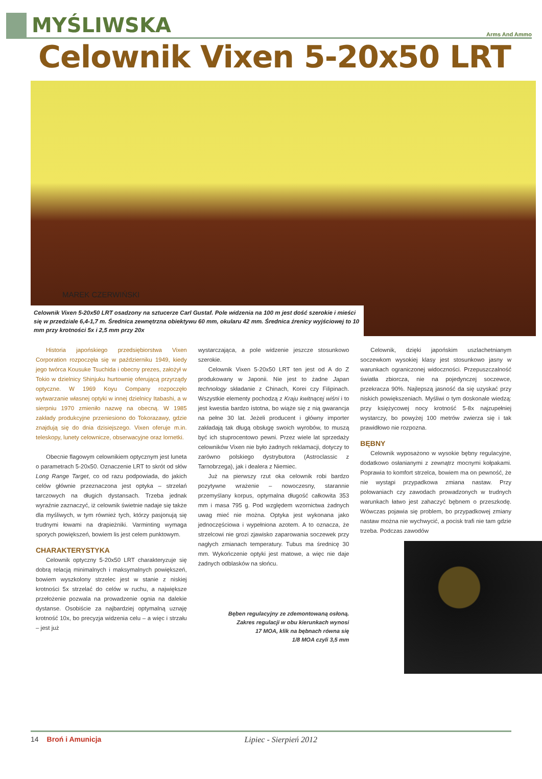MYŚLIWSKA
Arms And Ammo
Celownik Vixen 5-20x50 LRT
MAREK CZERWIŃSKI
Celownik Vixen 5-20x50 LRT osadzony na sztucerze Carl Gustaf. Pole widzenia na 100 m jest dość szerokie i mieści się w przedziale 6,4-1,7 m. Średnica zewnętrzna obiektywu 60 mm, okularu 42 mm. Średnica źrenicy wyjściowej to 10 mm przy krotności 5x i 2,5 mm przy 20x
Historia japońskiego przedsiębiorstwa Vixen Corporation rozpoczęła się w październiku 1949, kiedy jego twórca Kousuke Tsuchida i obecny prezes, założył w Tokio w dzielnicy Shinjuku hurtownię oferującą przyrządy optyczne. W 1969 Koyu Company rozpoczęło wytwarzanie własnej optyki w innej dzielnicy Itabashi, a w sierpniu 1970 zmieniło nazwę na obecną. W 1985 zakłady produkcyjne przeniesiono do Tokorazawy, gdzie znajdują się do dnia dzisiejszego. Vixen oferuje m.in. teleskopy, lunety celownicze, obserwacyjne oraz lornetki.
Obecnie flagowym celownikiem optycznym jest luneta o parametrach 5-20x50. Oznaczenie LRT to skrót od słów Long Range Target, co od razu podpowiada, do jakich celów głównie przeznaczona jest optyka – strzelań tarczowych na długich dystansach. Trzeba jednak wyraźnie zaznaczyć, iż celownik świetnie nadaje się także dla myśliwych, w tym również tych, którzy pasjonują się trudnymi łowami na drapieżniki. Varminting wymaga sporych powiększeń, bowiem lis jest celem punktowym.
CHARAKTERYSTYKA
Celownik optyczny 5-20x50 LRT charakteryzuje się dobrą relacją minimalnych i maksymalnych powiększeń, bowiem wyszkolony strzelec jest w stanie z niskiej krotności 5x strzelać do celów w ruchu, a największe przełożenie pozwala na prowadzenie ognia na dalekie dystanse. Osobiście za najbardziej optymalną uznaję krotność 10x, bo precyzja widzenia celu – a więc i strzału – jest już
wystarczająca, a pole widzenie jeszcze stosunkowo szerokie.
Celownik Vixen 5-20x50 LRT ten jest od A do Z produkowany w Japonii. Nie jest to żadne Japan technology składanie z Chinach, Korei czy Filipinach. Wszystkie elementy pochodzą z Kraju kwitnącej wiśni i to jest kwestia bardzo istotna, bo wiąże się z nią gwarancja na pełne 30 lat. Jeżeli producent i główny importer zakładają tak długą obsługę swoich wyrobów, to muszą być ich stuprocentowo pewni. Przez wiele lat sprzedaży celowników Vixen nie było żadnych reklamacji, dotyczy to zarówno polskiego dystrybutora (Astroclassic z Tarnobrzega), jak i dealera z Niemiec.
Już na pierwszy rzut oka celownik robi bardzo pozytywne wrażenie – nowoczesny, starannie przemyślany korpus, optymalna długość całkowita 353 mm i masa 795 g. Pod względem wzornictwa żadnych uwag mieć nie można. Optyka jest wykonana jako jednoczęściowa i wypełniona azotem. A to oznacza, że strzelcowi nie grozi zjawisko zaparowania soczewek przy nagłych zmianach temperatury. Tubus ma średnicę 30 mm. Wykończenie optyki jest matowe, a więc nie daje żadnych odblasków na słońcu.
Bęben regulacyjny ze zdemontowaną osłoną.
Zakres regulacji w obu kierunkach wynosi
17 MOA, klik na bębnach równa się
1/8 MOA czyli 3,5 mm
Celownik, dzięki japońskim uszlachetnianym soczewkom wysokiej klasy jest stosunkowo jasny w warunkach ograniczonej widoczności. Przepuszczalność światła zbiorcza, nie na pojedynczej soczewce, przekracza 90%. Najlepszą jasność da się uzyskać przy niskich powiększeniach. Myśliwi o tym doskonale wiedzą: przy księżycowej nocy krotność 5-8x najzupełniej wystarczy, bo powyżej 100 metrów zwierza się i tak prawidłowo nie rozpozna.
BĘBNY
Celownik wyposażono w wysokie bębny regulacyjne, dodatkowo osłanianymi z zewnątrz mocnymi kołpakami. Poprawia to komfort strzelca, bowiem ma on pewność, że nie wystąpi przypadkowa zmiana nastaw. Przy polowaniach czy zawodach prowadzonych w trudnych warunkach łatwo jest zahaczyć bębnem o przeszkodę. Wówczas pojawia się problem, bo przypadkowej zmiany nastaw można nie wychwycić, a pocisk trafi nie tam gdzie trzeba. Podczas zawodów
14 Broń i Amunicja Lipiec - Sierpień 2012